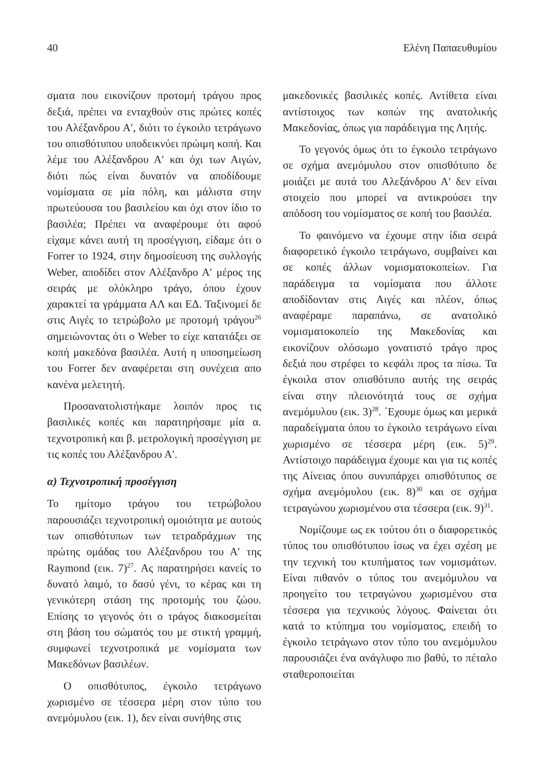40 Ελένη Παπαευθυμίου
σματα που εικονίζουν προτομή τράγου προς δεξιά, πρέπει να ενταχθούν στις πρώτες κοπές του Αλέξανδρου Α′, διότι το έγκοιλο τετράγωνο του οπισθότυπου υποδεικνύει πρώιμη κοπή. Και λέμε του Αλέξανδρου Α′ και όχι των Αιγών, διότι πώς είναι δυνατόν να αποδίδουμε νομίσματα σε μία πόλη, και μάλιστα στην πρωτεύουσα του βασιλείου και όχι στον ίδιο το βασιλέα; Πρέπει να αναφέρουμε ότι αφού είχαμε κάνει αυτή τη προσέγγιση, είδαμε ότι ο Forrer το 1924, στην δημοσίευση της συλλογής Weber, αποδίδει στον Αλέξανδρο Α′ μέρος της σειράς με ολόκληρο τράγο, όπου έχουν χαρακτεί τα γράμματα ΑΛ και ΕΔ. Ταξινομεί δε στις Αιγές το τετρώβολο με προτομή τράγου<sup>26</sup> σημειώνοντας ότι ο Weber το είχε κατατάξει σε κοπή μακεδόνα βασιλέα. Αυτή η υποσημείωση του Forrer δεν αναφέρεται στη συνέχεια απο κανένα μελετητή.
Προσανατολιστήκαμε λοιπόν προς τις βασιλικές κοπές και παρατηρήσαμε μία α. τεχνοτροπική και β. μετρολογική προσέγγιση με τις κοπές του Αλέξανδρου Α′.
α) Τεχνοτροπική προσέγγιση
Το ημίτομο τράγου του τετρώβολου παρουσιάζει τεχνοτροπική ομοιότητα με αυτούς των οπισθότυπων των τετραδράχμων της πρώτης ομάδας του Αλέξανδρου του Α′ της Raymond (εικ. 7)<sup>27</sup>. Ας παρατηρήσει κανείς το δυνατό λαιμό, το δασύ γένι, το κέρας και τη γενικότερη στάση της προτομής του ζώου. Επίσης το γεγονός ότι ο τράγος διακοσμείται στη βάση του σώματός του με στικτή γραμμή, συμφωνεί τεχνοτροπικά με νομίσματα των Μακεδόνων βασιλέων.
Ο οπισθότυπος, έγκοιλο τετράγωνο χωρισμένο σε τέσσερα μέρη στον τύπο του ανεμόμυλου (εικ. 1), δεν είναι συνήθης στις
μακεδονικές βασιλικές κοπές. Αντίθετα είναι αντίστοιχος των κοπών της ανατολικής Μακεδονίας, όπως για παράδειγμα της Λητής.
Το γεγονός όμως ότι το έγκοιλο τετράγωνο σε σχήμα ανεμόμυλου στον οπισθότυπο δε μοιάζει με αυτά του Αλεξάνδρου Α′ δεν είναι στοιχείο που μπορεί να αντικρούσει την απόδοση του νομίσματος σε κοπή του βασιλέα.
Το φαινόμενο να έχουμε στην ίδια σειρά διαφορετικό έγκοιλο τετράγωνο, συμβαίνει και σε κοπές άλλων νομισματοκοπείων. Για παράδειγμα τα νομίσματα που άλλοτε αποδίδονταν στις Αιγές και πλέον, όπως αναφέραμε παραπάνω, σε ανατολικό νομισματοκοπείο της Μακεδονίας και εικονίζουν ολόσωμο γονατιστό τράγο προς δεξιά που στρέφει το κεφάλι προς τα πίσω. Τα έγκοιλα στον οπισθότυπο αυτής της σειράς είναι στην πλειονότητά τους σε σχήμα ανεμόμυλου (εικ. 3)<sup>28</sup>. ΄Εχουμε όμως και μερικά παραδείγματα όπου το έγκοιλο τετράγωνο είναι χωρισμένο σε τέσσερα μέρη (εικ. 5)<sup>29</sup>. Αντίστοιχο παράδειγμα έχουμε και για τις κοπές της Αίνειας όπου συνυπάρχει οπισθότυπος σε σχήμα ανεμόμυλου (εικ. 8)<sup>30</sup> και σε σχήμα τετραγώνου χωρισμένου στα τέσσερα (εικ. 9)<sup>31</sup>.
Νομίζουμε ως εκ τούτου ότι ο διαφορετικός τύπος του οπισθότυπου ίσως να έχει σχέση με την τεχνική του κτυπήματος των νομισμάτων. Είναι πιθανόν ο τύπος του ανεμόμυλου να προηγείτο του τετραγώνου χωρισμένου στα τέσσερα για τεχνικούς λόγους. Φαίνεται ότι κατά το κτύπημα του νομίσματος, επειδή το έγκοιλο τετράγωνο στον τύπο του ανεμόμυλου παρουσιάζει ένα ανάγλυφο πιο βαθύ, το πέταλο σταθεροποιείται